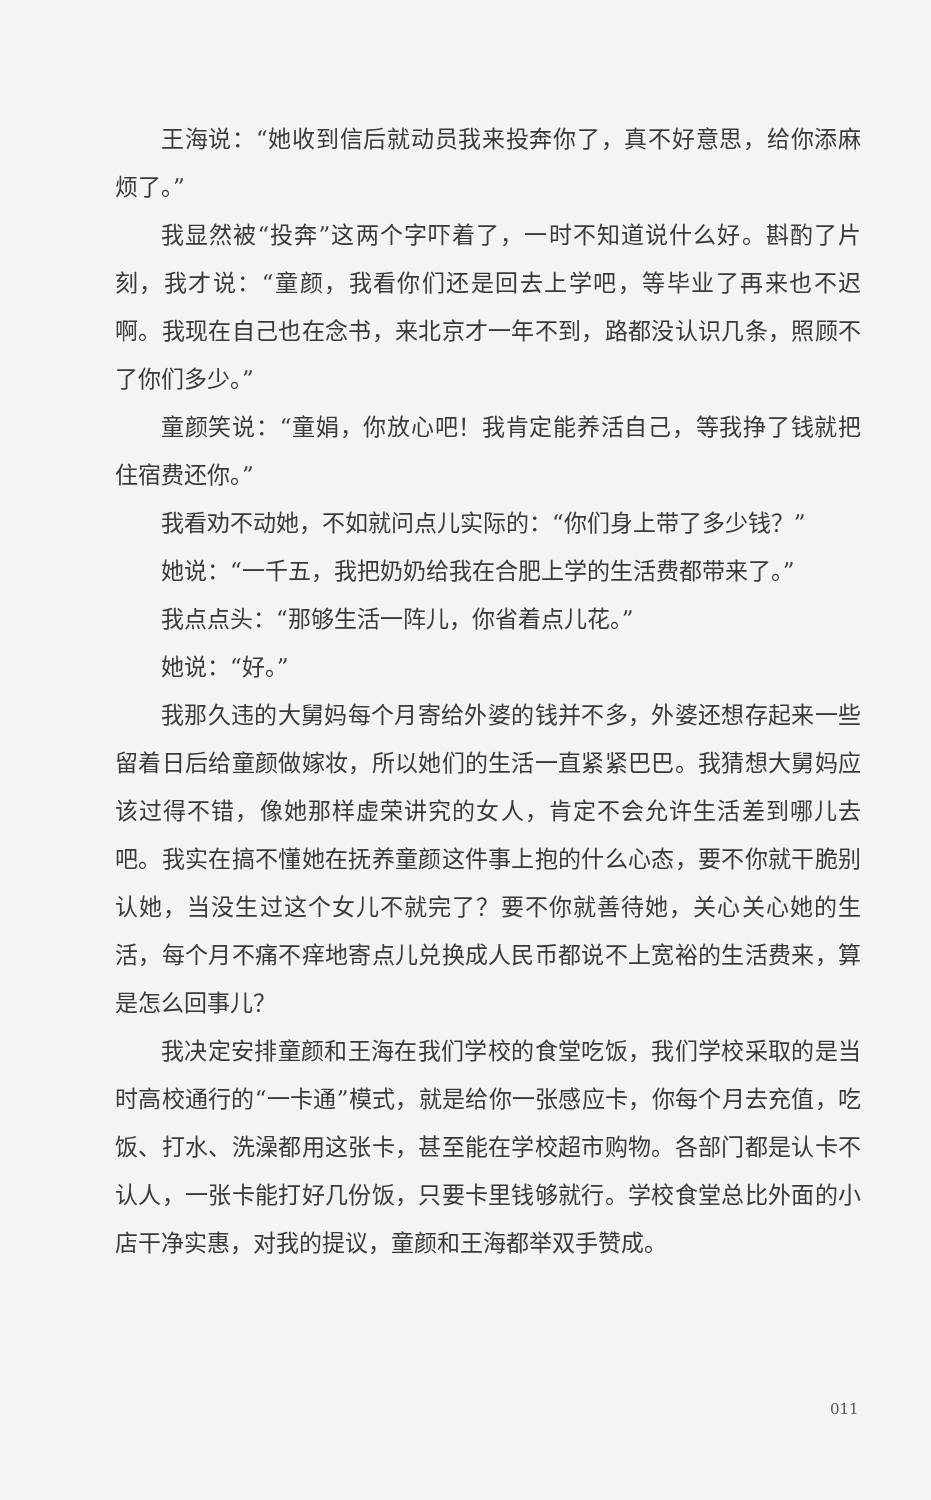王海说：“她收到信后就动员我来投奔你了，真不好意思，给你添麻烦了。”
我显然被“投奔”这两个字吓着了，一时不知道说什么好。斟酌了片刻，我才说：“童颜，我看你们还是回去上学吧，等毕业了再来也不迟啊。我现在自己也在念书，来北京才一年不到，路都没认识几条，照顾不了你们多少。”
童颜笑说：“童娟，你放心吧！我肯定能养活自己，等我挣了钱就把住宿费还你。”
我看劝不动她，不如就问点儿实际的：“你们身上带了多少钱？”
她说：“一千五，我把奶奶给我在合肥上学的生活费都带来了。”
我点点头：“那够生活一阵儿，你省着点儿花。”
她说：“好。”
我那久违的大舅妈每个月寄给外婆的钱并不多，外婆还想存起来一些留着日后给童颜做嫁妆，所以她们的生活一直紧紧巴巴。我猜想大舅妈应该过得不错，像她那样虚荣讲究的女人，肯定不会允许生活差到哪儿去吧。我实在搞不懂她在抚养童颜这件事上抱的什么心态，要不你就干脆别认她，当没生过这个女儿不就完了？要不你就善待她，关心关心她的生活，每个月不痛不痒地寄点儿兑换成人民币都说不上宽裕的生活费来，算是怎么回事儿？
我决定安排童颜和王海在我们学校的食堂吃饭，我们学校采取的是当时高校通行的“一卡通”模式，就是给你一张感应卡，你每个月去充值，吃饭、打水、洗澡都用这张卡，甚至能在学校超市购物。各部门都是认卡不认人，一张卡能打好几份饭，只要卡里钱够就行。学校食堂总比外面的小店干净实惠，对我的提议，童颜和王海都举双手赞成。
011